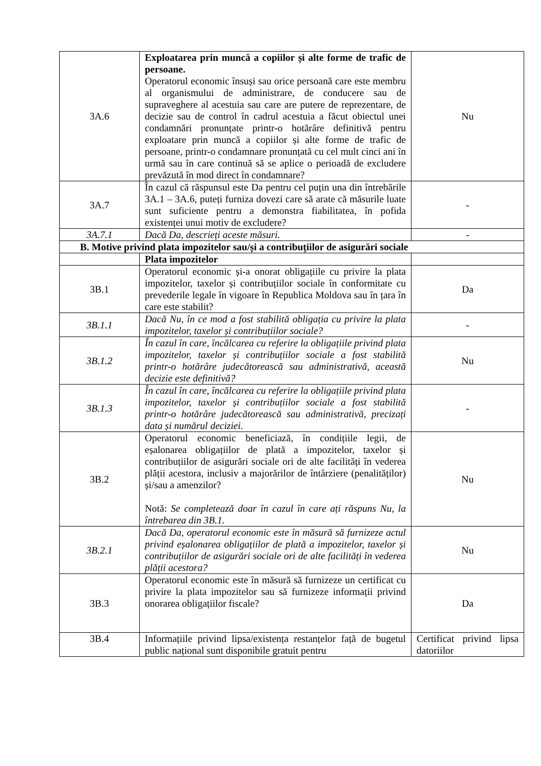| 3A.6 | Exploatarea prin muncă a copiilor și alte forme de trafic de persoane. Operatorul economic însuși sau orice persoană care este membru al organismului de administrare, de conducere sau de supraveghere al acestuia sau care are putere de reprezentare, de decizie sau de control în cadrul acestuia a făcut obiectul unei condamnări pronunțate printr-o hotărâre definitivă pentru exploatare prin muncă a copiilor și alte forme de trafic de persoane, printr-o condamnare pronunțată cu cel mult cinci ani în urmă sau în care continuă să se aplice o perioadă de excludere prevăzută în mod direct în condamnare? | Nu |
| 3A.7 | În cazul că răspunsul este Da pentru cel puțin una din întrebările 3A.1 – 3A.6, puteți furniza dovezi care să arate că măsurile luate sunt suficiente pentru a demonstra fiabilitatea, în pofida existenței unui motiv de excludere? | - |
| 3A.7.1 | Dacă Da, descrieți aceste măsuri. | - |
| B. Motive privind plata impozitelor sau/și a contribuțiilor de asigurări sociale | | |
| | Plata impozitelor | |
| 3B.1 | Operatorul economic și-a onorat obligațiile cu privire la plata impozitelor, taxelor și contribuțiilor sociale în conformitate cu prevederile legale în vigoare în Republica Moldova sau în țara în care este stabilit? | Da |
| 3B.1.1 | Dacă Nu, în ce mod a fost stabilită obligația cu privire la plata impozitelor, taxelor și contribuțiilor sociale? | - |
| 3B.1.2 | În cazul în care, încălcarea cu referire la obligațiile privind plata impozitelor, taxelor și contribuțiilor sociale a fost stabilită printr-o hotărâre judecătorească sau administrativă, această decizie este definitivă? | Nu |
| 3B.1.3 | În cazul în care, încălcarea cu referire la obligațiile privind plata impozitelor, taxelor și contribuțiilor sociale a fost stabilită printr-o hotărâre judecătorească sau administrativă, precizați data și numărul deciziei. | - |
| 3B.2 | Operatorul economic beneficiază, în condițiile legii, de eșalonarea obligațiilor de plată a impozitelor, taxelor și contribuțiilor de asigurări sociale ori de alte facilități în vederea plății acestora, inclusiv a majorărilor de întârziere (penalităților) și/sau a amenzilor? Notă: Se completează doar în cazul în care ați răspuns Nu, la întrebarea din 3B.1. | Nu |
| 3B.2.1 | Dacă Da, operatorul economic este în măsură să furnizeze actul privind eșalonarea obligațiilor de plată a impozitelor, taxelor și contribuțiilor de asigurări sociale ori de alte facilități în vederea plății acestora? | Nu |
| 3B.3 | Operatorul economic este în măsură să furnizeze un certificat cu privire la plata impozitelor sau să furnizeze informații privind onorarea obligațiilor fiscale? | Da |
| 3B.4 | Informațiile privind lipsa/existența restanțelor față de bugetul public național sunt disponibile gratuit pentru | Certificat privind lipsa datoriilor |